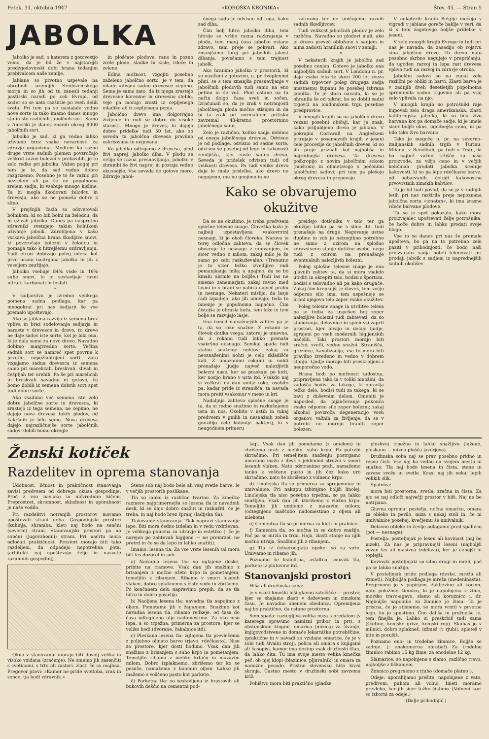Petek, 31. oktobra 1947 »KOROŠKA KRONIKA« Štev. 45. — Stran 5
JABOLKA
Jabolko je sad, o katerem z gotovostjo vemo, da je bil že v najstarejši predzgodovinski dobi hrana tedanjim prebivalcem naše zemlje.
Jablane so prvotno uspevale na obrobnih ozemljih Sredozemskega morja in so jih od tu zanesli tedanji pastirski narodi po celi Evropi, od koder so se nato razširile po vseh delih sveta. Pri tem pa so nastajale vedno nove sorte in tako imamo danes mnogo sto in sto različnih jabolčnih sort. Samo v Ameriki je danes znanih okrog 8000 jabolčnih sort.
Jabolko je sad, ki ga vedno lahko uživamo brez vsake nevarnosti za zdravje organizma. Medtem ko razne druge vrste sadnih plemen povzročajo večkrat razne bolezni v prebavilih, je to zelo redko pri jabolku. Važen pogoj pri tem je le, da sad vedno dobro razgrizemo. Posebno je to še važno pri nezrelem ali pa še ne popolnoma zrelem sadju, ki vsebuje mnogo kisline. Ta bi mogla škodovati želodcu in črevesju, ako se ne pomeša dobro s slino.
V prejšnjih časih so odsvetovali bolnikom, ki so bili bolni na želodcu, da bi uživali jabolka. Danes pa nasprotno zdravniki svetujejo takim bolnikom uživanje jabolk. Zdrobljena v kašo vsrkava jabolčna hrana škodljive snovi, ki povzročajo bolezni v želodcu in pomaga tako k hitrejšemu ozdravljenju. Tudi otroci dobivajo poleg mleka kot prvo hrano nastrgana jabolka in jih z veseljem zaužijajo.
Jabolko vsebuje 84% vode in 16% suhe snovi, ki jo sestavljajo razni nitrati, karbonati in fosfati.
*
V sadjarstvu je izredno velikega pomena sadna podlaga, kar pa mnogokrat pri nas sadjarji še vse premalo upoštevajo.
Ako se jablana razvija iz semena brez vpliva in brez sodelovanja sadjarja in naraste v drevesce in drevo, to drevo ne daje sadov iste sorte, kot je bila ona, ki je dala seme za novo drevo. Navadno dobimo manjvredno sorto. Večina sadnih sort se namreč spet povrne k prvotni, nepožlahtnjeni sorti. Zato vzgajamo sadna drevesca iz semena samo pri marelicah, breskvah, slivah in češpljah ter orehih. Pa še pri marelicah in breskvah navadno ni gotovo, če bomo dobili iz semena dobrih sort spet tudi dobre sorte.
Ako vsadimo več semena iste zelo dobre jabolčne sorte in drevesca, ki zrastejo iz tega semena, ne cepimo, ne dajejo nova drevesa takih plodov, od kakršnih je bilo seme. Nova drevesa dajejo najrazličnejše sorte jabolčnih sadov: dobili bomo okrogle
in ploščate plodove, rano in pozno zrele plode, sladke in kisle, rdeče in zelene.
Edina možnost, vzgojiti posebno zaželeno jabolčno sorto, je v tem, da mlado »divje« sadno drevesce cepimo. Seme je samo zato, da iz njega zrastejo drevesne korenine in drevesno steblo, veje pa morajo zrasti iz cepljenega mladike ali iz cepljenega popja.
Jabolčno drevo ima dolgotrajno življenje in rodi še dobro do visoke starosti. Mnogo je dreves, ki dajejo dobre pridelke tudi 50 let, ako so seveda ta jabolčna drevesa pravilno oskrbovana in negovana.
Ko jabolko odtrgamo z drevesa, plod živi naprej, jabolko diha. V plodu se vršijo še razna presnavljanja, jabolko v shrambi še živi naprej in postaja vedno okusnejše. Vse seveda do gotove mere. Zdravje jabol-
čnega sadu je odvisno od tega, kako sad diha.
Čim bolj hitro jabolko diha, tem hitreje se vršijo razna razkrajanja v plodu, tem manj časa jabolko ostane zdravo, tem preje se pokvari. Ako zmanjšamo torej pri jabolkih jakost dihanja, povečamo s tem trajnost jabolk.
Ako hranimo jabolka v prostorih, ki so nasičeni z gotovimi, n. pr. žveplenimi plini, se s tem zmanjša presnavljanje v jabolčnih plodovih tudi samo na eno petino in še več. Plod ostane na ta način dolgo časa svež in sočen. Izračunali so, da je zrak v notranjosti jabolčnega ploda močno stisnjen in da bi ta zrak pri normalnem pritisku zavzemal 48-kratno prostornino jabolčnega sadu.
Zelo je različno, koliko sadja dobimo od enega jabolčnega drevesa. Odvisno je od podlage, odvisno od sadne sorte, odvisno še posebej od lege in kakovosti zemljišča, kjer raste sadno drevo. Seveda je pridelek odvisen tudi od velikosti drevesa. Pa tudi veliko drevo daje le male pridelke, ako drevo ne negujemo, mu ne gnojimo in ne
zatiramo ter ne uničujemo raznih sadnih škodljivcev.
Tudi velikost jabolčnih plodov je zelo različna. Navadno so plodovi mali, ako je drevo preveč obloženo s sadjem in nima zadosti hranilnih snovi v zemlji.
*
V nekaterih krajih je jabolčni sad posebno cenjen. Gotovo je jabolko ena najboljših sadnih sort. V Londonu n. pr. daje vsako leto že skozi 200 let zveza sadnih trgovcev poleg drugega sadja mestnemu županu še posebej izbrana jabolka. To je stara navada, ki se je ohranila še od takrat, ko so dobili sadni trgovci na londonskem trgu posebne predpravice.
V mnogih krajih so na jabolčno drevo vezani posebni običaji, kar je znak, kako priljubljeno drevo je jablana. V pokrajini Cornwall na Angleškem prirejajo v posameznih krajih v jeseni cele procesije do jabolčnih dreves, ki so jih preje priznali kot najboljša in najrodnejša drevesa. Ta drevesa poškropijo z novim jabolčnim sokom (moštom) in obmetavajo s pečenimi jabolčnimi sadovi; pri tem pa plešejo okrog drevesa in prepevajo.
Kako se obvarujemo okužitve
Da se ne okužimo, je treba predvsem splošne telesne snage. Človeška koža je najbolj izpostavljena vsakovrstni nesnagi, ki je okoli človeka. Narava je torej odločna zahteva, da se človek obvaruje te nesnage z umivanjem, in sicer vedno z milom, zakaj milo je že samo po sebi razkuževalno. (Trenutno je to sicer težko izvedljivo radi pomanjkanja mila; a upajmo, da se bo kmalu obrnilo na boljše.) Tudi las ne smemo zanemarjati; zakaj ravno med lasmi in v bradi se nabira največ prahu in nesnage. Nekateri mislijo, da lasje radi izpadejo, ako jih umivajo; toda to mnenje je popolnoma napačno. Čim čistejša je obrasla koža, tem laže in tem bolje se razvijajo lasje.
Ena izmed najvažnejših zahtev pa je ta, da so roke snažne. Z rokami se človek dotika vsega; zatorej je umevno, da z rokami tudi lahko prenaša vsakršno nesnago. Semkaj spada tudi stalno snaženje nohtov; zakaj za neosnaženimi nohti je celo skladišče kali. Z umazanimi rokami in nohti prenašajo ljudje največ nalezljivih bolezni nase, ker se praskajo po koži, ker nosijo hrano v usta itd. Vsakdo naj si večkrat na dan umije roke, osobito pa, kadar pride iz stranišča; ta navada mora preiti vsakomur v meso in kri.
Nadaljnja zahteva splošne snage je ta, da si redno snažimo in razkužujemo usta in nos. Osobito v ustih in tukaj predvsem v gnilih in nesnažnih zobeh gnezdijo cele kolonije bakterij, ki v neugodnem primeru
preidejo dotičniku v telo ter ga okužijo; lahko pa se s slino itd. tudi prenašajo na druge. Negovanje ustne dupline in zob je neizogibno potrebno ne samo z ozirom na splošno zdravstveno stanje dotične osebe, nego tudi z ozirom na prenašanje eventualnih nalezljivih bolezni.
Poleg splošne telesne snage je ena glavnih zahtev ta, da si mora vsakdo utrditi in okrepiti telo, bodisi s športom, bodisi s telovadbo ali pa kako drugače. Zakaj čim krepkejši je človek, tem večjo odporno silo ima, tem uspešneje se brani njegovo telo zoper vsako okužitev.
Poleg telesne snage in utrditve telesa pa je treba za uspešen boj zoper nalezljive bolezni tudi zahtevati, da so stanovanja, delavnice in sploh vsi zaprti prostori, kjer bivajo in delajo ljudje, zgrajeni po vseh modernih higijenskih načelih. Taki prostori morajo biti zračni, svetli, vedno snažni. Stranišča, greznice, kanalizacija, vse to mora biti pravilno izvedeno in vedno v dobrem stanju. Ljudje morajo biti preskrbljeni z neoporečno vodo.
Hrana bodi po možnosti zadostna, pripravljena tako in v toliki množini, da zadošča bodisi za takega, ki opravlja težko delo, bodisi tudi za takega, ki se bavi z duševnim delom. Omeniti je naposled, da pijančevanje pokonča vsako odporno silo zoper bolezni; zakaj alkohol povzroča degeneracijo vseh organov, važnih za življenje, da se v potrebi ne morejo braniti zoper bolezen.
V nekaterih krajih Belgije mečejo v vigredi v jablane goreče baklje v veri, da si s tem zagotovijo boljše pridelke v jeseni.
V zelo mnogih krajih Evrope in tudi pri nas je navada, da zasadijo ob rojstvu sina jabolčno drevo. To drevo nato posebno skrbno negujejo v prepričanju, da ugoden razvoj in lepa rast drevesa vpliva tudi na razvoj in zdravje otroka.
Jabolčni sadovi so na zunaj zelo različni po obliki in barvi. Zlasti barva je v zadnjih dveh desetletjih popolnoma spremenila sadno trgovino ali pa vsaj zelo vplivala na njo.
V mnogih krajih so potrošniki raje kupovali zelo draga amerikanska, zlasti kalifornijska jabolka, ki so bila živo barvana kot pa domače sadje, ki je imelo sicer boljši okus, ugodnejšo ceno, ni pa bilo tako živo barvano.
Tako je mogoče n. pr. na severno-italijanskih sadnih trgih v Turinu, Milanu, v Benetkah, pa tudi v Trstu, ki bo najbrž važno tržišče za naše proizvode, za višjo ceno in v večjih količinah prodati jabolka srednje kakovosti, ki so pa lepe rdečkaste barve, od nebarvanih, četudi kakovostno prvovrstnih zimskih kalvilov.
To je bil tudi povod, da se je v zadnjih letih pri nas razširila preje nepoznana jabolčna sorta »jonatan«, ki ima krasne rdeče barvane plodove.
Tu se je spet pokazalo, kako mora proizvajalec upoštevati želje potrošnika, če hoče dobro in lahko prodati svoje blago.
Vse to se danes pri nas še premalo upošteva, bo pa na to potrebno zelo paziti v prihodnjosti, če bodo naši proizvajalci sadja hoteli tekmovati pri prodaji jabolk s sadjem iz naprednejših sadnih okolišev
Ženski kotiček
Razdelitev in oprema stanovanja
Udobnost, ličnost in praktičnost stanovanja zavisi predvsem od dobrega okusa gospodinje. Proč z vso navlako in ničvrednim kičem. Preprostost, skromnost, skladnost in uporabnost je naše vodilo.
Pri razdelitvi notranjih prostorov moramo upoštevati strani neba. Gospodinjski prostori (kuhinja, shramba, klet) naj bodo na senčni (severni) strani. Stanovanjski prostori pa na sončni (jugovzhodni) strani. Pri načrtu mora odločati praktičnost. Prostori morajo biti tako razdeljeni, da odpadejo nepotrebna pota, (arhitekti naj upoštevajo želje in nasvete razumnih gospodinj).
Okna v stanovanju morajo biti dovolj velika in visoko vzidana (zračenje). Ne smemo jih zasenčiti s cveticami, s trto ali zastori, zlasti če so majhna. Pregovor pravi: »Kamor ne pride svetloba, zrak in sonce, tja hodi zdravnik.«
Stene sob naj bodo bele ali vsaj svetle barve, le v večjih prostorih poslikane.
Tla so lahko iz različne tvarine. Za kmečke razmere najprimernejša so lesena tla iz navadnih desk, ki se dajo dobro snažiti in razkužiti, če je treba, in naj bodo brez špranj (ladijska tla).
Tlakovanje stanovanja. Tlak napravi stanovanje lepo. Biti mora čedno izdelan in v redu vzdrževan. Je velikega pomena za zdravje in estetiko (: če je narejen po zahtevah higijene — ne premrzel, ne pretrd in če se da lepo in lahko snažiti).
Imamo: lesena tla. Za vse vrste lesenih tal mora biti les dozorel in suh.
a) Navadna lesena tla: so uglajene deske, pribite na tramove. Vsak dan jih snažimo z brisanjem z močno ožeto krpo in pometanjem; temeljito z ribanjem. Ribamo v smeri lesenih vlaken, dobro splaknemo s čisto vodo in zbrišemo. Po končanem delu napravimo prepih, da se tla hitro in dobro posušijo.
b) Naoljena lesena tla: navadna tla napojimo z oljem. Pometamo jih z žaganjem. Snažimo kot navadna lesena tla, ribamo redkeje, od časa do časa odtegnjeno olje nadomestimo. Za oko niso lepa, a so trpežna, primerna za prostore, kjer se veliko hodi (dvorane, čakalnice itd).
c) Pleskana lesena tla: zglajena tla prevlečemo z poljubno oljnato barvo (rjavo, rdečkasto). Niso za prostore, kjer dosti hodimo. Vsak dan jih snažimo z brisanjem s suho krpo in pometanjem. Temeljito ribamo z mehko krtačo in mazavim milom. Dobro izplaknemo, zbrišemo ter ko se posuše, namažemo z lanenim oljem. Lahko jih mažemo s voščeno pasto kot parkete.
č) Parketna tla: so sestavljena iz hrastovih ali bukovih deščic na cementni pod-
lagi. Vsak dan jih pometamo (z omelom) in zbrišemo prah z mehko, suho krpo. Po potrebi skrtačimo. Pri temeljitem snaženju postrgamo umazano mažo z desk z jeklenimi stružci v smeri lesenih vlaken. Nato odstranimo prah, namažemo tanko z voščeno pasto in jih čez kako uro skrtačimo, nato še zbrišemo z volneno krpo.
d) Linolejska tla so primerna za sprejemnice in umivalnice. Pri nakupu izbirajmo boljši linolej. Linolejska tla niso posebno trpežna, so pa lahko snažljiva. Vsak dan jih izbrišemo z vlažno krpo. Temeljito jih umijemo z mazavim milom; (odtegnjeno maščobo nadomestimo z oljem ali mlekom).
e) Cementna tla so primerna za kleti in pralnice.
f) Kamenita tla: so močna in se dobro snažijo. Pač pa so mrzla in trda. Hoja, zlasti stanje na njih močno utruja. Snažimo jih z ribanjem.
g) Tla iz četverooglate opeke: so za veže. Umivamo in ribamo jih.
Poznamo še ksilolitna, asfaltna, mozaik tla, parkete iz plutovine itd.
Stanovanjski prostori
Hiša ali družinska soba:
je v vsaki kmečki hiši glavno zatočišče — prostor, kjer se shajamo zlasti v deževnem in zimskem času. Je navadno obenem obednica. Opremljena naj bo praktično, da ostane prostorna.
Sem spada: raztegljiva velika miza s predalom (v katerega spravimo namizni pribor in prt), s obstenskimi klopmi, omarica (mizica) za šivanje, knjigovodstvene in domače lekarniške potrebščine, (praktične in v navadi so vzidane omarice, če je v sobi tudi šivalni stroj), polica ali omara s knjigami ali časopisi, kamor ima dostop vsak družinski član, da lahko čita. Tu ima svoje mesto velika kmečka peč, ob njej klopi (blazinice, pljuvalnik) in omara za namizno posodo. Pristno slovensko hišo krasi skrinja. Častno mesto v družinski sobi zavzema križ.
Pohištvo mora biti praktično (gladke
ploskve) trpežno in lahko snažljivo (lužено, pleskano — mizna plošča javorjeva).
Družinska soba naj se prav posebno pridno in resno čisti. Vse naj bo vedno na svojem mestu in snažno. Tla naj bodo lesena in čista, stene in zavese sveže in svetle. Krasi naj jih nekaj lepih velikih slik.
Spalnica:
mora biti prostorna, svetla, zračna in čista. Za njo se naj odloči največji prostor v hiši. Naj ne bo natrpana.
Glavna oprema: postelja, nočna omarica, omara za obleko in perilo, miza s nekaj stoli in, če ni umivalnice posebej, kvečjemu še umivalnik.
Delavno obleko in čevlje odlagamo pred spalnico (pot — nesnaga).
Postelja: posteljnjak je lesen ali kovinast (naj bo nizek). Za nas je pripravnejši leseni (najboljši vezan les ali masivna izdelava), ker je cenejši in toplejši.
Kovinski posteljnjaki so silno dragi in mrzli, pač pa se lahko snažijo.
V posteljnjak pride podlaga (deske, mreža ali vzmeti). Najboljša podlaga je mreža (medeninasta). Pregrnemo jo s papirjem, žakljevino ali kocem, nato položimo žimnico, ki je napolnjena z žimo, morsko travo-agavo, slamo ali koruznico i. dr. Najboljše napolnilo za žimnice je žima. Ta je pristna, če jo stisnemo, se mora vrniti v prvotno lego, ko jo spustimo. Čim daljša in prožnejša je, tem finejša je. Lahko si preskrbiš tudi sama (ščetine, konjske grive, konjski rep). Skuhaš jo v milnici, dobro splakneš, izžmeš (v rjuhi), spleteš v kite in posušiš.
Poznamo eno- in trodelne žimnice. Boljše so zadnje. (: enakomerna obraba!) Za trodelno žimnico rabimo 15 kg žime, za enodelne 12 kg.
Slamarice: so napolnjene s slamo, različno travo, najboljše z ličkanjem.
Žimnico pregrnemo z rjuho (domače platno!).
Odeje: uporabljamo prešite, napolnjene z vato, predivom, puhom ali volno. Imeti moramo prevleko, ker jih sicer težko čistimo. (Volneni koci so izborni za odeje.)
(Dalje prihodnjič.)